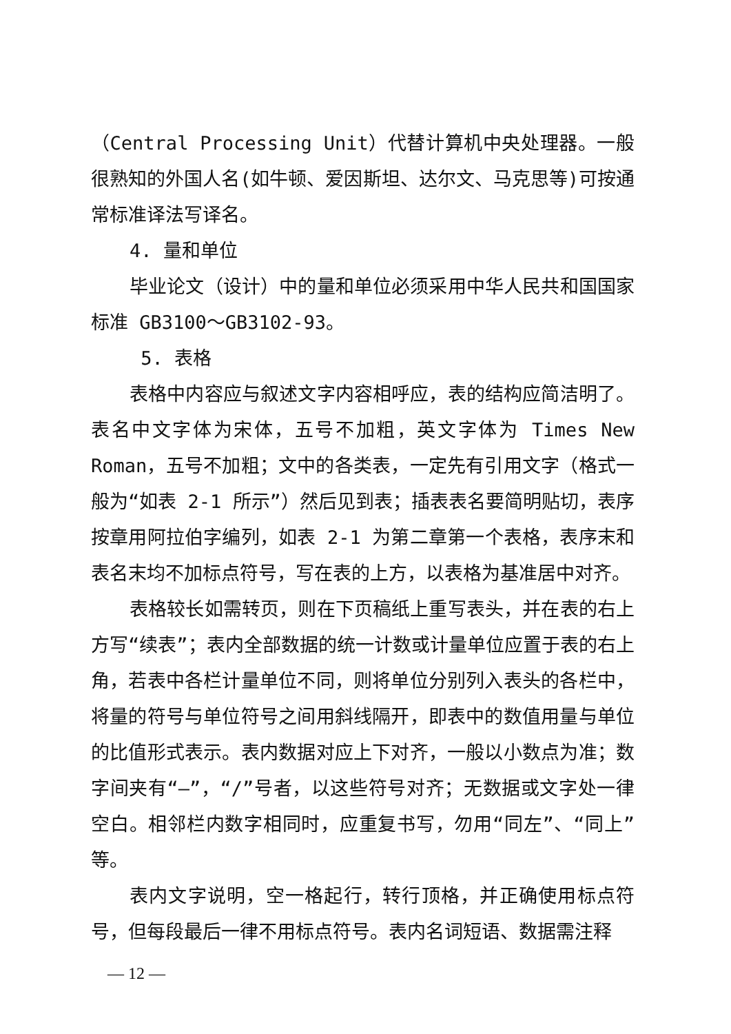（Central Processing Unit）代替计算机中央处理器。一般很熟知的外国人名(如牛顿、爱因斯坦、达尔文、马克思等)可按通常标准译法写译名。
4. 量和单位
毕业论文（设计）中的量和单位必须采用中华人民共和国国家标准 GB3100～GB3102-93。
5. 表格
表格中内容应与叙述文字内容相呼应，表的结构应简洁明了。表名中文字体为宋体，五号不加粗，英文字体为 Times New Roman，五号不加粗；文中的各类表，一定先有引用文字（格式一般为“如表 2-1 所示”）然后见到表；插表表名要简明贴切，表序按章用阿拉伯字编列，如表 2-1 为第二章第一个表格，表序末和表名末均不加标点符号，写在表的上方，以表格为基准居中对齐。
表格较长如需转页，则在下页稿纸上重写表头，并在表的右上方写“续表”；表内全部数据的统一计数或计量单位应置于表的右上角，若表中各栏计量单位不同，则将单位分别列入表头的各栏中，将量的符号与单位符号之间用斜线隔开，即表中的数值用量与单位的比值形式表示。表内数据对应上下对齐，一般以小数点为准；数字间夹有“—”，“/”号者，以这些符号对齐；无数据或文字处一律空白。相邻栏内数字相同时，应重复书写，勿用“同左”、“同上”等。
表内文字说明，空一格起行，转行顶格，并正确使用标点符号，但每段最后一律不用标点符号。表内名词短语、数据需注释
— 12 —